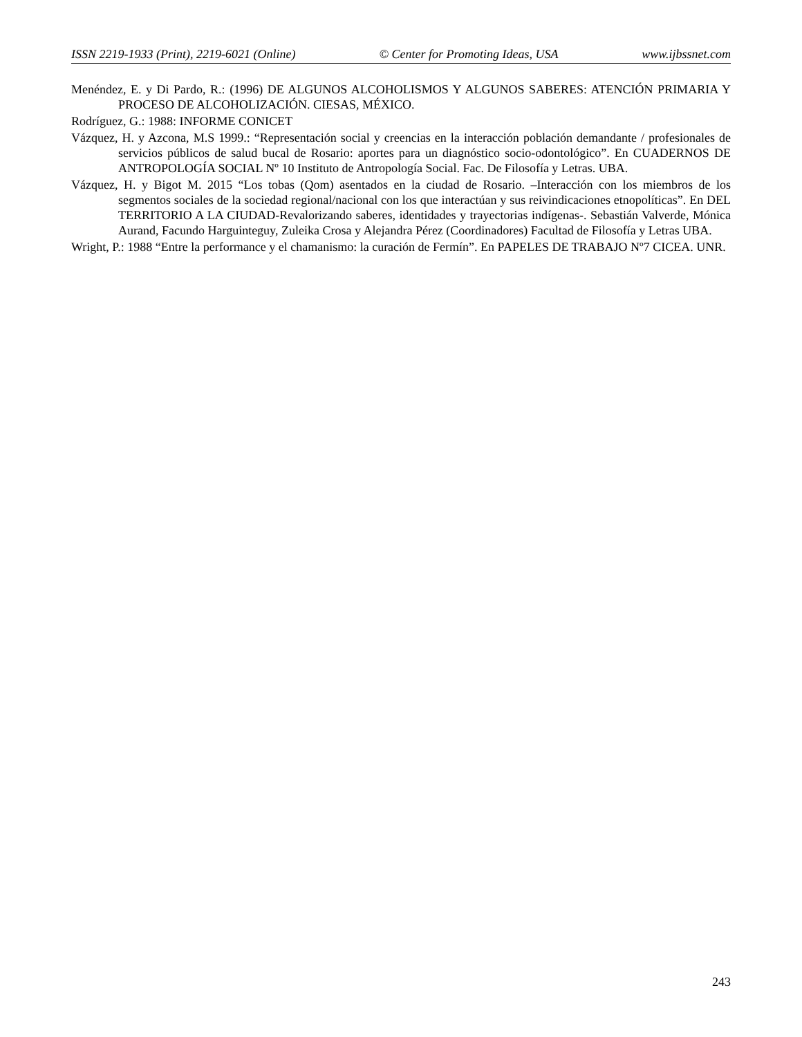ISSN 2219-1933 (Print), 2219-6021 (Online) © Center for Promoting Ideas, USA www.ijbssnet.com
Menéndez, E. y Di Pardo, R.: (1996) DE ALGUNOS ALCOHOLISMOS Y ALGUNOS SABERES: ATENCIÓN PRIMARIA Y PROCESO DE ALCOHOLIZACIÓN. CIESAS, MÉXICO.
Rodríguez, G.: 1988: INFORME CONICET
Vázquez, H. y Azcona, M.S 1999.: “Representación social y creencias en la interacción población demandante / profesionales de servicios públicos de salud bucal de Rosario: aportes para un diagnóstico socio-odontológico”. En CUADERNOS DE ANTROPOLOGÍA SOCIAL Nº 10 Instituto de Antropología Social. Fac. De Filosofía y Letras. UBA.
Vázquez, H. y Bigot M. 2015 “Los tobas (Qom) asentados en la ciudad de Rosario. –Interacción con los miembros de los segmentos sociales de la sociedad regional/nacional con los que interactúan y sus reivindicaciones etnopolíticas”. En DEL TERRITORIO A LA CIUDAD-Revalorizando saberes, identidades y trayectorias indígenas-. Sebastián Valverde, Mónica Aurand, Facundo Harguinteguy, Zuleika Crosa y Alejandra Pérez (Coordinadores) Facultad de Filosofía y Letras UBA.
Wright, P.: 1988 “Entre la performance y el chamanismo: la curación de Fermín”. En PAPELES DE TRABAJO Nº7 CICEA. UNR.
243